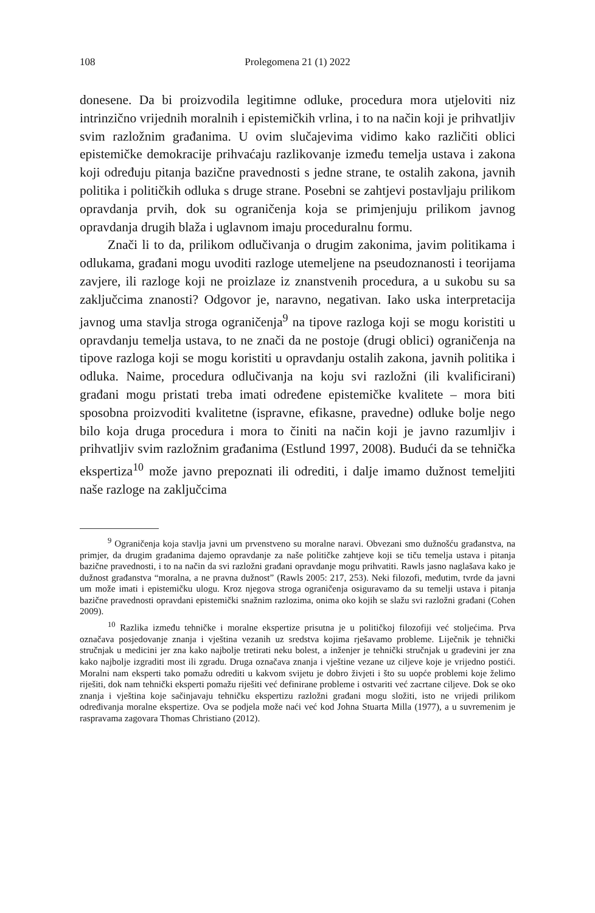108 Prolegomena 21 (1) 2022
donesene. Da bi proizvodila legitimne odluke, procedura mora utjeloviti niz intrinzično vrijednih moralnih i epistemičkih vrlina, i to na način koji je prihvatljiv svim razložnim građanima. U ovim slučajevima vidimo kako različiti oblici epistemičke demokracije prihvaćaju razlikovanje između temelja ustava i zakona koji određuju pitanja bazične pravednosti s jedne strane, te ostalih zakona, javnih politika i političkih odluka s druge strane. Posebni se zahtjevi postavljaju prilikom opravdanja prvih, dok su ograničenja koja se primjenjuju prilikom javnog opravdanja drugih blaža i uglavnom imaju proceduralnu formu.
Znači li to da, prilikom odlučivanja o drugim zakonima, javim politikama i odlukama, građani mogu uvoditi razloge utemeljene na pseudoznanosti i teorijama zavjere, ili razloge koji ne proizlaze iz znanstvenih procedura, a u sukobu su sa zaključcima znanosti? Odgovor je, naravno, negativan. Iako uska interpretacija javnog uma stavlja stroga ograničenja<sup>9</sup> na tipove razloga koji se mogu koristiti u opravdanju temelja ustava, to ne znači da ne postoje (drugi oblici) ograničenja na tipove razloga koji se mogu koristiti u opravdanju ostalih zakona, javnih politika i odluka. Naime, procedura odlučivanja na koju svi razložni (ili kvalificirani) građani mogu pristati treba imati određene epistemičke kvalitete – mora biti sposobna proizvoditi kvalitetne (ispravne, efikasne, pravedne) odluke bolje nego bilo koja druga procedura i mora to činiti na način koji je javno razumljiv i prihvatljiv svim razložnim građanima (Estlund 1997, 2008). Budući da se tehnička ekspertiza<sup>10</sup> može javno prepoznati ili odrediti, i dalje imamo dužnost temeljiti naše razloge na zaključcima
<sup>9</sup> Ograničenja koja stavlja javni um prvenstveno su moralne naravi. Obvezani smo dužnošću građanstva, na primjer, da drugim građanima dajemo opravdanje za naše političke zahtjeve koji se tiču temelja ustava i pitanja bazične pravednosti, i to na način da svi razložni građani opravdanje mogu prihvatiti. Rawls jasno naglašava kako je dužnost građanstva “moralna, a ne pravna dužnost” (Rawls 2005: 217, 253). Neki filozofi, međutim, tvrde da javni um može imati i epistemičku ulogu. Kroz njegova stroga ograničenja osiguravamo da su temelji ustava i pitanja bazične pravednosti opravdani epistemički snažnim razlozima, onima oko kojih se slažu svi razložni građani (Cohen 2009).
<sup>10</sup> Razlika između tehničke i moralne ekspertize prisutna je u političkoj filozofiji već stoljećima. Prva označava posjedovanje znanja i vještina vezanih uz sredstva kojima rješavamo probleme. Liječnik je tehnički stručnjak u medicini jer zna kako najbolje tretirati neku bolest, a inženjer je tehnički stručnjak u građevini jer zna kako najbolje izgraditi most ili zgradu. Druga označava znanja i vještine vezane uz ciljeve koje je vrijedno postići. Moralni nam eksperti tako pomažu odrediti u kakvom svijetu je dobro živjeti i što su uopće problemi koje želimo riješiti, dok nam tehnički eksperti pomažu riješiti već definirane probleme i ostvariti već zacrtane ciljeve. Dok se oko znanja i vještina koje sačinjavaju tehničku ekspertizu razložni građani mogu složiti, isto ne vrijedi prilikom određivanja moralne ekspertize. Ova se podjela može naći već kod Johna Stuarta Milla (1977), a u suvremenim je raspravama zagovara Thomas Christiano (2012).